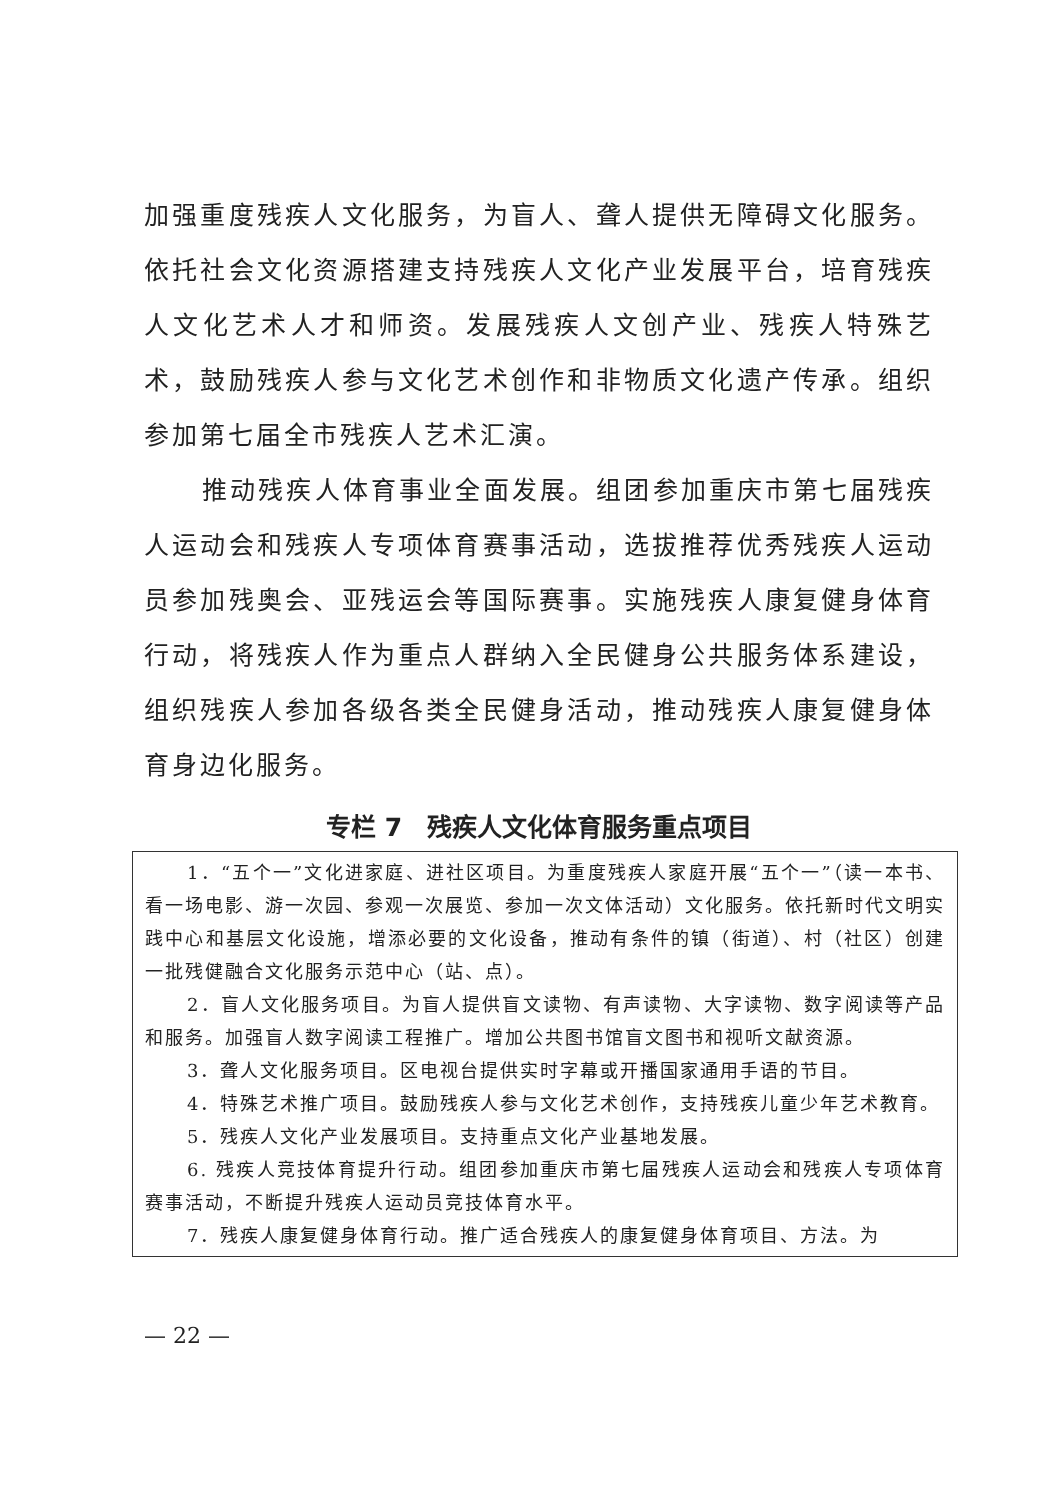加强重度残疾人文化服务，为盲人、聋人提供无障碍文化服务。依托社会文化资源搭建支持残疾人文化产业发展平台，培育残疾人文化艺术人才和师资。发展残疾人文创产业、残疾人特殊艺术，鼓励残疾人参与文化艺术创作和非物质文化遗产传承。组织参加第七届全市残疾人艺术汇演。
推动残疾人体育事业全面发展。组团参加重庆市第七届残疾人运动会和残疾人专项体育赛事活动，选拔推荐优秀残疾人运动员参加残奥会、亚残运会等国际赛事。实施残疾人康复健身体育行动，将残疾人作为重点人群纳入全民健身公共服务体系建设，组织残疾人参加各级各类全民健身活动，推动残疾人康复健身体育身边化服务。
专栏 7　残疾人文化体育服务重点项目
1．“五个一”文化进家庭、进社区项目。为重度残疾人家庭开展“五个一”（读一本书、看一场电影、游一次园、参观一次展览、参加一次文体活动）文化服务。依托新时代文明实践中心和基层文化设施，增添必要的文化设备，推动有条件的镇（街道）、村（社区）创建一批残健融合文化服务示范中心（站、点）。
2．盲人文化服务项目。为盲人提供盲文读物、有声读物、大字读物、数字阅读等产品和服务。加强盲人数字阅读工程推广。增加公共图书馆盲文图书和视听文献资源。
3．聋人文化服务项目。区电视台提供实时字幕或开播国家通用手语的节目。
4．特殊艺术推广项目。鼓励残疾人参与文化艺术创作，支持残疾儿童少年艺术教育。
5．残疾人文化产业发展项目。支持重点文化产业基地发展。
6. 残疾人竞技体育提升行动。组团参加重庆市第七届残疾人运动会和残疾人专项体育赛事活动，不断提升残疾人运动员竞技体育水平。
7．残疾人康复健身体育行动。推广适合残疾人的康复健身体育项目、方法。为
— 22 —